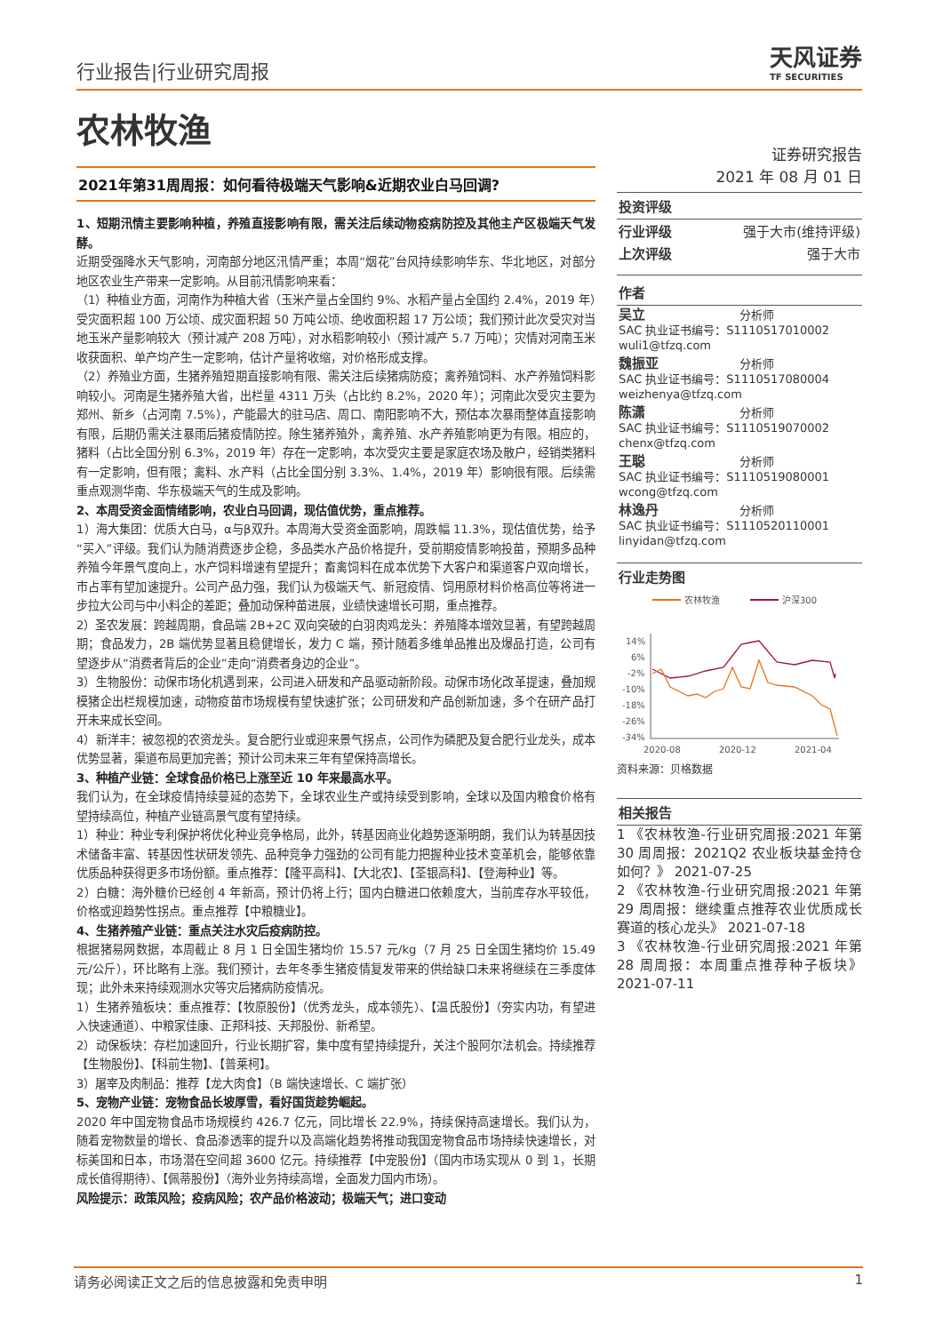行业报告|行业研究周报
天风证券
TF SECURITIES
农林牧渔
2021年第31周周报：如何看待极端天气影响&近期农业白马回调?
1、短期汛情主要影响种植，养殖直接影响有限，需关注后续动物疫病防控及其他主产区极端天气发酵。
近期受强降水天气影响，河南部分地区汛情严重；本周“烟花”台风持续影响华东、华北地区，对部分地区农业生产带来一定影响。从目前汛情影响来看：
（1）种植业方面，河南作为种植大省（玉米产量占全国约 9%、水稻产量占全国约 2.4%，2019 年）受灾面积超 100 万公顷、成灾面积超 50 万吨公顷、绝收面积超 17 万公顷；我们预计此次受灾对当地玉米产量影响较大（预计减产 208 万吨），对水稻影响较小（预计减产 5.7 万吨）；灾情对河南玉米收获面积、单产均产生一定影响，估计产量将收缩，对价格形成支撑。
（2）养殖业方面，生猪养殖短期直接影响有限、需关注后续猪病防疫；禽养殖饲料、水产养殖饲料影响较小。河南是生猪养殖大省，出栏量 4311 万头（占比约 8.2%，2020 年）；河南此次受灾主要为郑州、新乡（占河南 7.5%），产能最大的驻马店、周口、南阳影响不大，预估本次暴雨整体直接影响有限，后期仍需关注暴雨后猪疫情防控。除生猪养殖外，禽养殖、水产养殖影响更为有限。相应的，猪料（占比全国分别 6.3%，2019 年）存在一定影响，本次受灾主要是家庭农场及散户，经销类猪料有一定影响，但有限；禽料、水产料（占比全国分别 3.3%、1.4%，2019 年）影响很有限。后续需重点观测华南、华东极端天气的生成及影响。
2、本周受资金面情绪影响，农业白马回调，现估值优势，重点推荐。
1）海大集团：优质大白马，α与β双升。本周海大受资金面影响，周跌幅 11.3%，现估值优势，给予“买入”评级。我们认为随消费逐步企稳，多品类水产品价格提升，受前期疫情影响投苗，预期多品种养殖今年景气度向上，水产饲料增速有望提升；畜禽饲料在成本优势下大客户和渠道客户双向增长，市占率有望加速提升。公司产品力强，我们认为极端天气、新冠疫情、饲用原材料价格高位等将进一步拉大公司与中小料企的差距；叠加动保种苗进展，业绩快速增长可期，重点推荐。
2）圣农发展：跨越周期，食品端 2B+2C 双向突破的白羽肉鸡龙头：养殖降本增效显著，有望跨越周期；食品发力，2B 端优势显著且稳健增长，发力 C 端，预计随着多维单品推出及爆品打造，公司有望逐步从“消费者背后的企业”走向“消费者身边的企业”。
3）生物股份：动保市场化机遇到来，公司进入研发和产品驱动新阶段。动保市场化改革提速，叠加规模猪企出栏规模加速，动物疫苗市场规模有望快速扩张；公司研发和产品创新加速，多个在研产品打开未来成长空间。
4）新洋丰：被忽视的农资龙头。复合肥行业或迎来景气拐点，公司作为磷肥及复合肥行业龙头，成本优势显著，渠道布局更加完善；预计公司未来三年有望保持高增长。
3、种植产业链：全球食品价格已上涨至近 10 年来最高水平。
我们认为，在全球疫情持续蔓延的态势下，全球农业生产或持续受到影响，全球以及国内粮食价格有望持续高位，种植产业链高景气度有望持续。
1）种业：种业专利保护将优化种业竞争格局，此外，转基因商业化趋势逐渐明朗，我们认为转基因技术储备丰富、转基因性状研发领先、品种竞争力强劲的公司有能力把握种业技术变革机会，能够依靠优质品种获得更多市场份额。重点推荐：【隆平高科】、【大北农】、【荃银高科】、【登海种业】等。
2）白糖：海外糖价已经创 4 年新高，预计仍将上行；国内白糖进口依赖度大，当前库存水平较低，价格或迎趋势性拐点。重点推荐【中粮糖业】。
4、生猪养殖产业链：重点关注水灾后疫病防控。
根据猪易网数据，本周截止 8 月 1 日全国生猪均价 15.57 元/kg（7 月 25 日全国生猪均价 15.49 元/公斤），环比略有上涨。我们预计，去年冬季生猪疫情复发带来的供给缺口未来将继续在三季度体现；此外未来持续观测水灾等灾后猪病防疫情况。
1）生猪养殖板块：重点推荐：【牧原股份】（优秀龙头，成本领先）、【温氏股份】（夯实内功，有望进入快速通道）、中粮家佳康、正邦科技、天邦股份、新希望。
2）动保板块：存栏加速回升，行业长期扩容，集中度有望持续提升，关注个股阿尔法机会。持续推荐【生物股份】、【科前生物】、【普莱柯】。
3）屠宰及肉制品：推荐【龙大肉食】（B 端快速增长、C 端扩张）
5、宠物产业链：宠物食品长坡厚雪，看好国货趁势崛起。
2020 年中国宠物食品市场规模约 426.7 亿元，同比增长 22.9%，持续保持高速增长。我们认为，随着宠物数量的增长、食品渗透率的提升以及高端化趋势将推动我国宠物食品市场持续快速增长，对标美国和日本，市场潜在空间超 3600 亿元。持续推荐【中宠股份】（国内市场实现从 0 到 1，长期成长值得期待）、【佩蒂股份】（海外业务持续高增，全面发力国内市场）。
风险提示：政策风险；疫病风险；农产品价格波动；极端天气；进口变动
证券研究报告
2021 年 08 月 01 日
投资评级
行业评级 强于大市(维持评级)
上次评级 强于大市
作者
吴立 分析师
SAC 执业证书编号：S1110517010002
wuli1@tfzq.com
魏振亚 分析师
SAC 执业证书编号：S1110517080004
weizhenya@tfzq.com
陈潇 分析师
SAC 执业证书编号：S1110519070002
chenx@tfzq.com
王聪 分析师
SAC 执业证书编号：S1110519080001
wcong@tfzq.com
林逸丹 分析师
SAC 执业证书编号：S1110520110001
linyidan@tfzq.com
行业走势图
农林牧渔
沪深300
14%
6%
-2%
-10%
-18%
-26%
-34%
2020-08
2020-12
2021-04
资料来源：贝格数据
相关报告
1 《农林牧渔-行业研究周报:2021 年第 30 周周报：2021Q2 农业板块基金持仓如何？》 2021-07-25
2 《农林牧渔-行业研究周报:2021 年第 29 周周报：继续重点推荐农业优质成长赛道的核心龙头》 2021-07-18
3 《农林牧渔-行业研究周报:2021 年第 28 周周报：本周重点推荐种子板块》 2021-07-11
请务必阅读正文之后的信息披露和免责申明 1